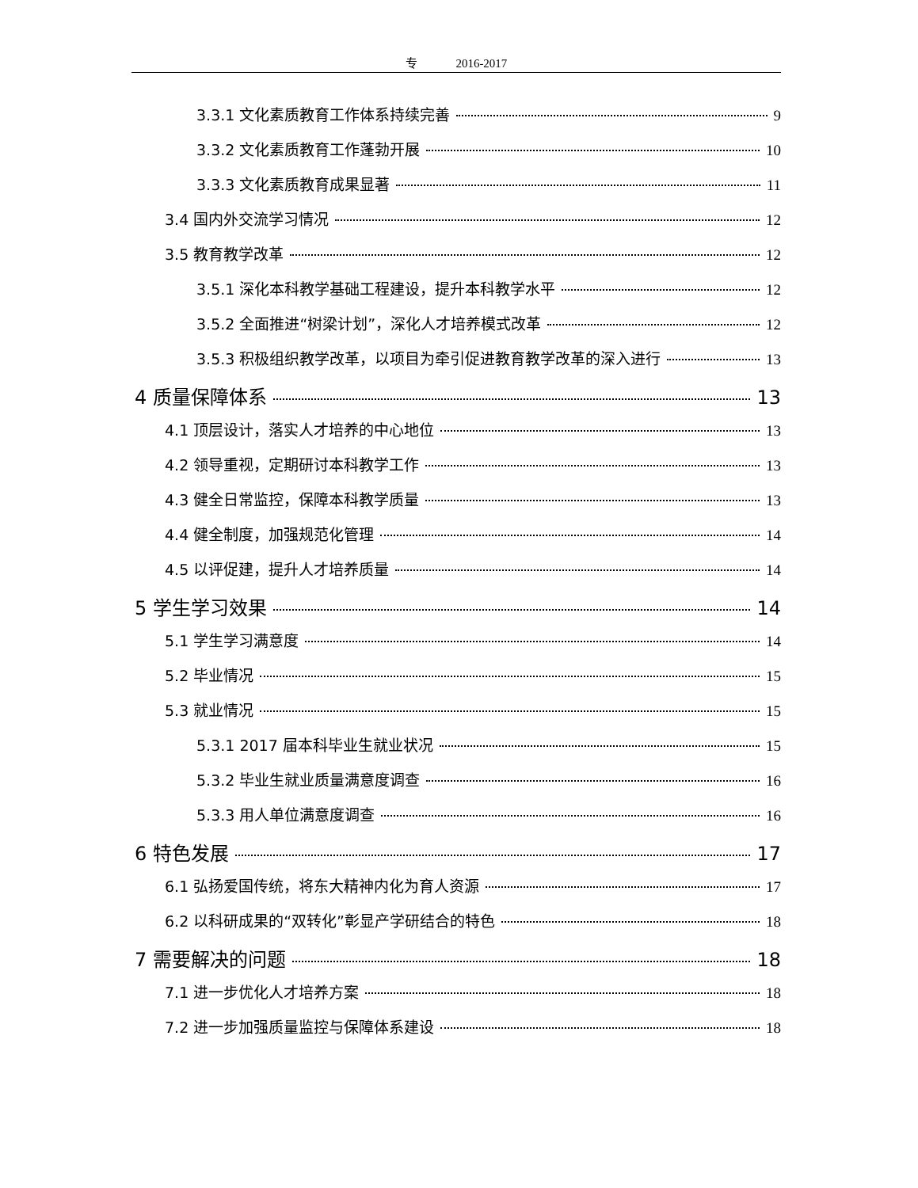专 2016-2017
3.3.1 文化素质教育工作体系持续完善 9
3.3.2 文化素质教育工作蓬勃开展 10
3.3.3 文化素质教育成果显著 11
3.4 国内外交流学习情况 12
3.5 教育教学改革 12
3.5.1 深化本科教学基础工程建设，提升本科教学水平 12
3.5.2 全面推进“树梁计划”，深化人才培养模式改革 12
3.5.3 积极组织教学改革，以项目为牵引促进教育教学改革的深入进行 13
4 质量保障体系 13
4.1 顶层设计，落实人才培养的中心地位 13
4.2 领导重视，定期研讨本科教学工作 13
4.3 健全日常监控，保障本科教学质量 13
4.4 健全制度，加强规范化管理 14
4.5 以评促建，提升人才培养质量 14
5 学生学习效果 14
5.1 学生学习满意度 14
5.2 毕业情况 15
5.3 就业情况 15
5.3.1 2017 届本科毕业生就业状况 15
5.3.2 毕业生就业质量满意度调查 16
5.3.3 用人单位满意度调查 16
6 特色发展 17
6.1 弘扬爱国传统，将东大精神内化为育人资源 17
6.2 以科研成果的“双转化”彰显产学研结合的特色 18
7 需要解决的问题 18
7.1 进一步优化人才培养方案 18
7.2 进一步加强质量监控与保障体系建设 18